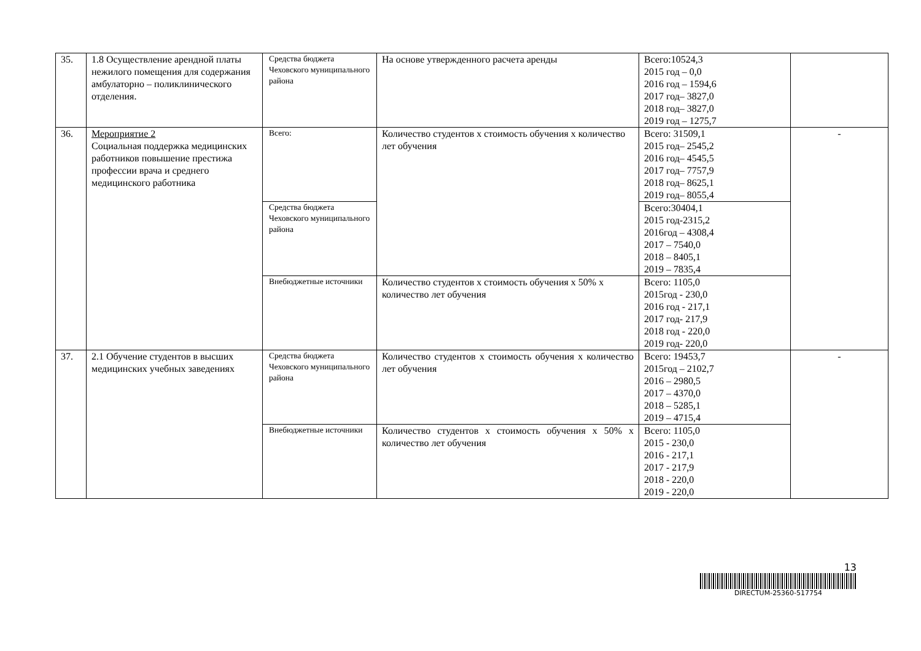| 35. | 1.8 Осуществление арендной платы нежилого помещения для содержания амбулаторно – поликлинического отделения. | Средства бюджета Чеховского муниципального района | На основе утвержденного расчета аренды | Всего:10524,3 2015 год – 0,0 2016 год – 1594,6 2017 год– 3827,0 2018 год– 3827,0 2019 год – 1275,7 | |
| 36. | Мероприятие 2 Социальная поддержка медицинских работников повышение престижа профессии врача и среднего медицинского работника | Всего: | Количество студентов х стоимость обучения х количество лет обучения | Всего: 31509,1 2015 год– 2545,2 2016 год– 4545,5 2017 год– 7757,9 2018 год– 8625,1 2019 год– 8055,4 | - |
| | | Средства бюджета Чеховского муниципального района | | Всего:30404,1 2015 год-2315,2 2016год – 4308,4 2017 – 7540,0 2018 – 8405,1 2019 – 7835,4 | |
| | | Внебюджетные источники | Количество студентов х стоимость обучения х 50% х количество лет обучения | Всего: 1105,0 2015год - 230,0 2016 год - 217,1 2017 год- 217,9 2018 год - 220,0 2019 год- 220,0 | |
| 37. | 2.1 Обучение студентов в высших медицинских учебных заведениях | Средства бюджета Чеховского муниципального района | Количество студентов х стоимость обучения х количество лет обучения | Всего: 19453,7 2015год – 2102,7 2016 – 2980,5 2017 – 4370,0 2018 – 5285,1 2019 – 4715,4 | - |
| | | Внебюджетные источники | Количество студентов х стоимость обучения х 50% х количество лет обучения | Всего: 1105,0 2015 - 230,0 2016 - 217,1 2017 - 217,9 2018 - 220,0 2019 - 220,0 | |
13
DIRECTUM-25360-517754